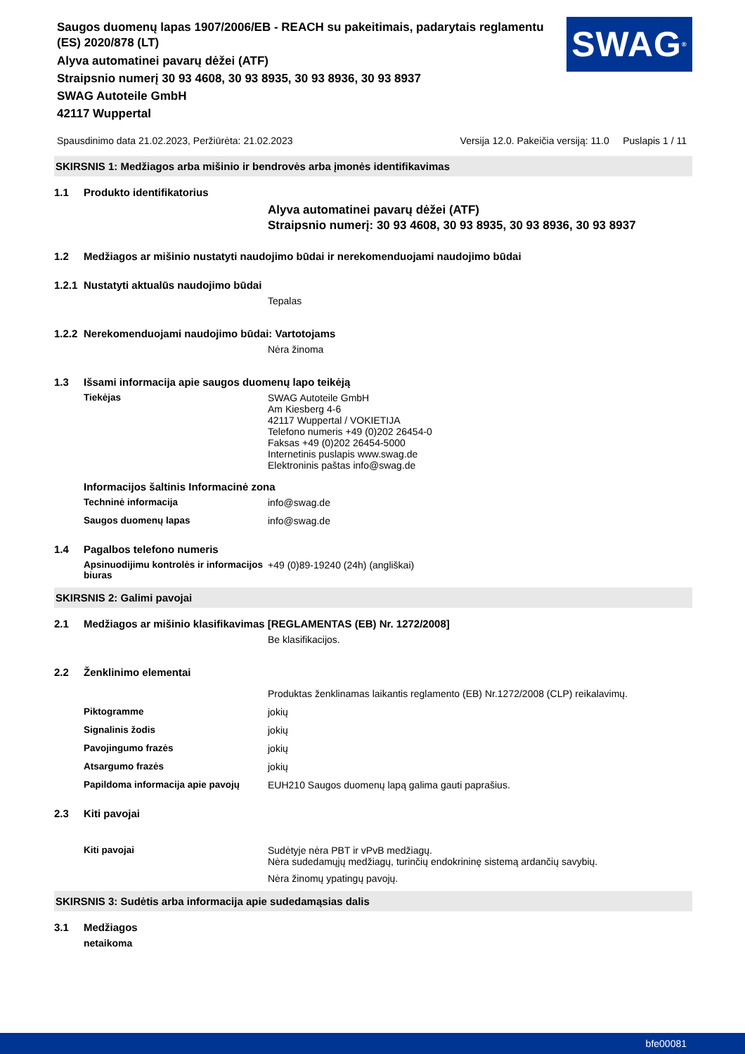Saugos duomenų lapas 1907/2006/EB - REACH su pakeitimais, padarytais reglamentu (ES) 2020/878 (LT)
Alyva automatinei pavarų dėžei (ATF)
Straipsnio numerį 30 93 4608, 30 93 8935, 30 93 8936, 30 93 8937
SWAG Autoteile GmbH
42117 Wuppertal
SWAG<sup>®</sup>
Spausdinimo data 21.02.2023, Peržiūrėta: 21.02.2023 Versija 12.0. Pakeičia versiją: 11.0 Puslapis 1 / 11
SKIRSNIS 1: Medžiagos arba mišinio ir bendrovės arba įmonės identifikavimas
1.1 Produkto identifikatorius
Alyva automatinei pavarų dėžei (ATF)
Straipsnio numerį: 30 93 4608, 30 93 8935, 30 93 8936, 30 93 8937
1.2 Medžiagos ar mišinio nustatyti naudojimo būdai ir nerekomenduojami naudojimo būdai
1.2.1 Nustatyti aktualūs naudojimo būdai
Tepalas
1.2.2 Nerekomenduojami naudojimo būdai: Vartotojams
Nėra žinoma
1.3 Išsami informacija apie saugos duomenų lapo teikėją
Tiekėjas SWAG Autoteile GmbH
Am Kiesberg 4-6
42117 Wuppertal / VOKIETIJA
Telefono numeris +49 (0)202 26454-0
Faksas +49 (0)202 26454-5000
Internetinis puslapis www.swag.de
Elektroninis paštas info@swag.de
Informacijos šaltinis Informacinė zona
Techninė informacija info@swag.de
Saugos duomenų lapas info@swag.de
1.4 Pagalbos telefono numeris
Apsinuodijimu kontrolės ir informacijos biuras
+49 (0)89-19240 (24h) (angliškai)
SKIRSNIS 2: Galimi pavojai
2.1 Medžiagos ar mišinio klasifikavimas [REGLAMENTAS (EB) Nr. 1272/2008]
Be klasifikacijos.
2.2 Ženklinimo elementai
Produktas ženklinamas laikantis reglamento (EB) Nr.1272/2008 (CLP) reikalavimų.
Piktogramme jokių
Signalinis žodis jokių
Pavojingumo frazės jokių
Atsargumo frazės jokių
Papildoma informacija apie pavojų
EUH210 Saugos duomenų lapą galima gauti paprašius.
2.3 Kiti pavojai
Kiti pavojai Sudėtyje nėra PBT ir vPvB medžiagų.
Nėra sudedamųjų medžiagų, turinčių endokrininę sistemą ardančių savybių.
Nėra žinomų ypatingų pavojų.
SKIRSNIS 3: Sudėtis arba informacija apie sudedamąsias dalis
3.1 Medžiagos
netaikoma
bfe00081